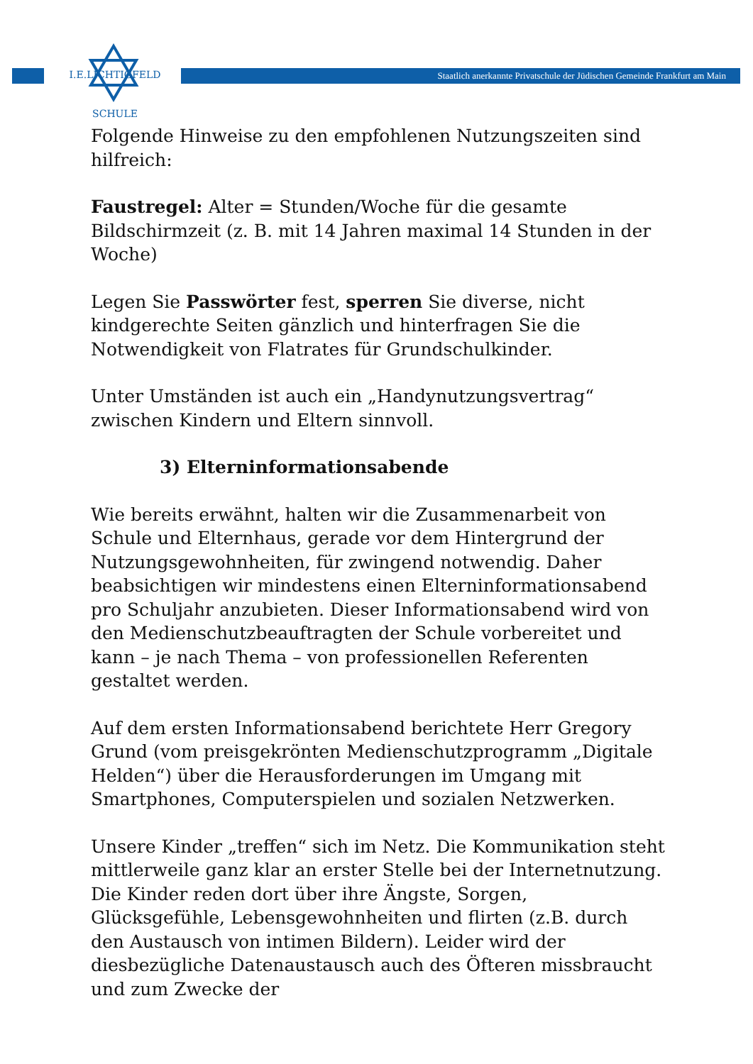I.E.LICHTIGFELD
SCHULE
Staatlich anerkannte Privatschule der Jüdischen Gemeinde Frankfurt am Main
Folgende Hinweise zu den empfohlenen Nutzungszeiten sind hilfreich:
Faustregel: Alter = Stunden/Woche für die gesamte Bildschirmzeit (z. B. mit 14 Jahren maximal 14 Stunden in der Woche)
Legen Sie Passwörter fest, sperren Sie diverse, nicht kindgerechte Seiten gänzlich und hinterfragen Sie die Notwendigkeit von Flatrates für Grundschulkinder.
Unter Umständen ist auch ein „Handynutzungsvertrag“ zwischen Kindern und Eltern sinnvoll.
3) Elterninformationsabende
Wie bereits erwähnt, halten wir die Zusammenarbeit von Schule und Elternhaus, gerade vor dem Hintergrund der Nutzungsgewohnheiten, für zwingend notwendig. Daher beabsichtigen wir mindestens einen Elterninformationsabend pro Schuljahr anzubieten. Dieser Informationsabend wird von den Medienschutzbeauftragten der Schule vorbereitet und kann – je nach Thema – von professionellen Referenten gestaltet werden.
Auf dem ersten Informationsabend berichtete Herr Gregory Grund (vom preisgekrönten Medienschutzprogramm „Digitale Helden“) über die Herausforderungen im Umgang mit Smartphones, Computerspielen und sozialen Netzwerken.
Unsere Kinder „treffen“ sich im Netz. Die Kommunikation steht mittlerweile ganz klar an erster Stelle bei der Internetnutzung. Die Kinder reden dort über ihre Ängste, Sorgen, Glücksgefühle, Lebensgewohnheiten und flirten (z.B. durch den Austausch von intimen Bildern). Leider wird der diesbezügliche Datenaustausch auch des Öfteren missbraucht und zum Zwecke der